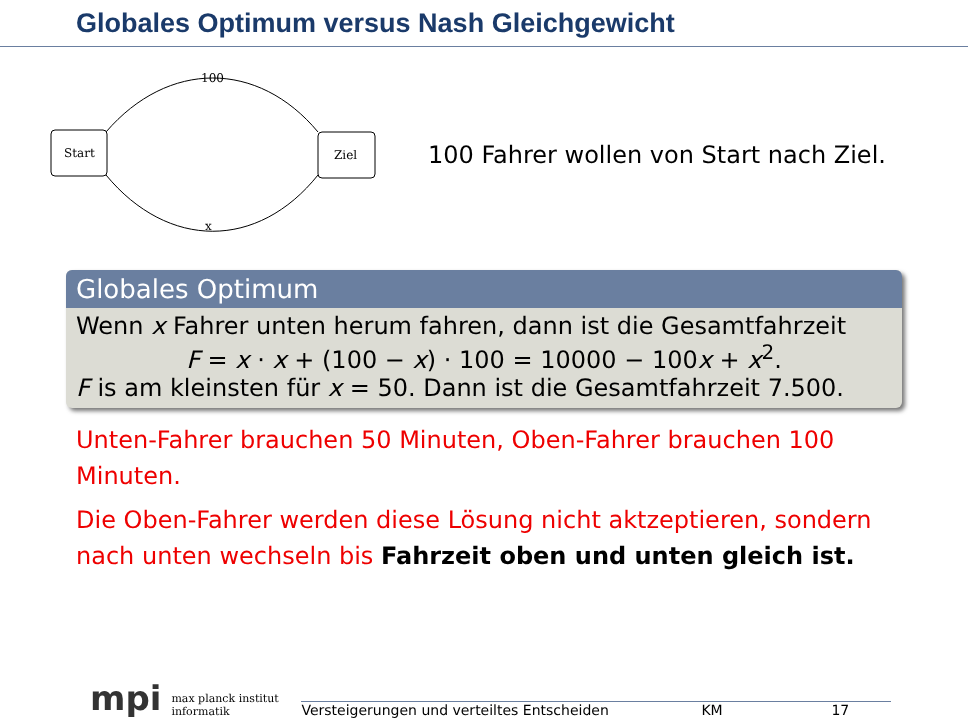Globales Optimum versus Nash Gleichgewicht
Start
Ziel
100
x
100 Fahrer wollen von Start nach Ziel.
Globales Optimum
Wenn x Fahrer unten herum fahren, dann ist die Gesamtfahrzeit
F = x · x + (100 − x) · 100 = 10000 − 100x + x<sup>2</sup>.
F is am kleinsten für x = 50. Dann ist die Gesamtfahrzeit 7.500.
Unten-Fahrer brauchen 50 Minuten, Oben-Fahrer brauchen 100 Minuten.
Die Oben-Fahrer werden diese Lösung nicht aktzeptieren, sondern nach unten wechseln bis Fahrzeit oben und unten gleich ist.
mpi max planck institut
informatik Versteigerungen und verteiltes Entscheiden KM 17